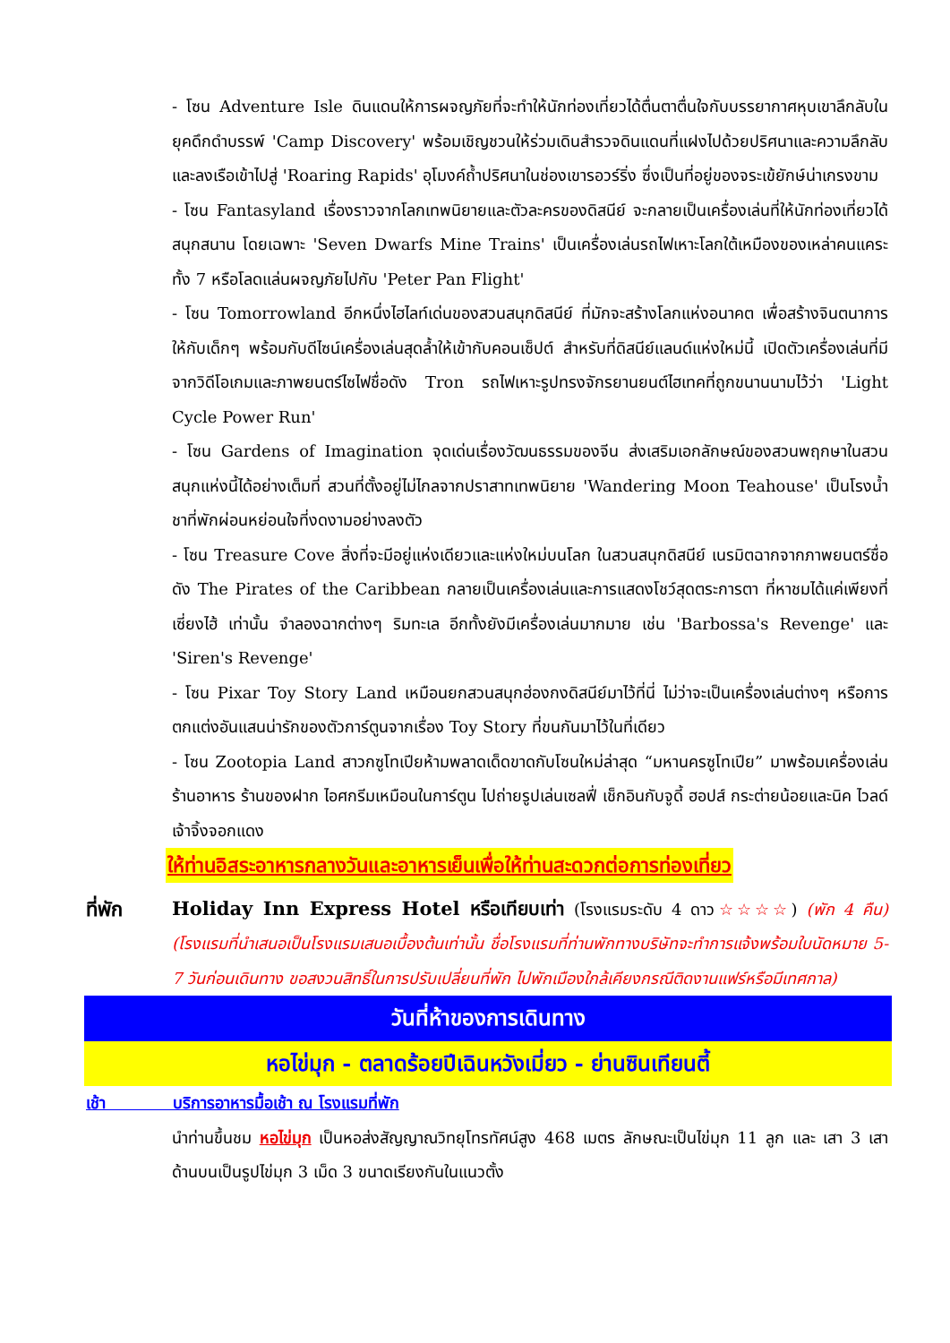- โซน Adventure Isle ดินแดนให้การผจญภัยที่จะทำให้นักท่องเที่ยวได้ตื่นตาตื่นใจกับบรรยากาศหุบเขาลึกลับในยุคดึกดำบรรพ์ 'Camp Discovery' พร้อมเชิญชวนให้ร่วมเดินสำรวจดินแดนที่แฝงไปด้วยปริศนาและความลึกลับ และลงเรือเข้าไปสู่ 'Roaring Rapids' อุโมงค์ถ้ำปริศนาในช่องเขารอวร์ริ่ง ซึ่งเป็นที่อยู่ของจระเข้ยักษ์น่าเกรงขาม
- โซน Fantasyland เรื่องราวจากโลกเทพนิยายและตัวละครของดิสนีย์ จะกลายเป็นเครื่องเล่นที่ให้นักท่องเที่ยวได้สนุกสนาน โดยเฉพาะ 'Seven Dwarfs Mine Trains' เป็นเครื่องเล่นรถไฟเหาะโลกใต้เหมืองของเหล่าคนแคระทั้ง 7 หรือโลดแล่นผจญภัยไปกับ 'Peter Pan Flight'
- โซน Tomorrowland อีกหนึ่งไฮไลท์เด่นของสวนสนุกดิสนีย์ ที่มักจะสร้างโลกแห่งอนาคต เพื่อสร้างจินตนาการให้กับเด็กๆ พร้อมกับดีไซน์เครื่องเล่นสุดล้ำให้เข้ากับคอนเซ็ปต์ สำหรับที่ดิสนีย์แลนด์แห่งใหม่นี้ เปิดตัวเครื่องเล่นที่มีจากวิดีโอเกมและภาพยนตร์ไซไฟชื่อดัง Tron รถไฟเหาะรูปทรงจักรยานยนต์ไฮเทคที่ถูกขนานนามไว้ว่า 'Light Cycle Power Run'
- โซน Gardens of Imagination จุดเด่นเรื่องวัฒนธรรมของจีน ส่งเสริมเอกลักษณ์ของสวนพฤกษาในสวนสนุกแห่งนี้ได้อย่างเต็มที่ สวนที่ตั้งอยู่ไม่ไกลจากปราสาทเทพนิยาย 'Wandering Moon Teahouse' เป็นโรงน้ำชาที่พักผ่อนหย่อนใจที่งดงามอย่างลงตัว
- โซน Treasure Cove สิ่งที่จะมีอยู่แห่งเดียวและแห่งใหม่บนโลก ในสวนสนุกดิสนีย์ เนรมิตฉากจากภาพยนตร์ชื่อดัง The Pirates of the Caribbean กลายเป็นเครื่องเล่นและการแสดงโชว์สุดตระการตา ที่หาชมได้แค่เพียงที่ เซี่ยงไฮ้ เท่านั้น จำลองฉากต่างๆ ริมทะเล อีกทั้งยังมีเครื่องเล่นมากมาย เช่น 'Barbossa's Revenge' และ 'Siren's Revenge'
- โซน Pixar Toy Story Land เหมือนยกสวนสนุกฮ่องกงดิสนีย์มาไว้ที่นี่ ไม่ว่าจะเป็นเครื่องเล่นต่างๆ หรือการตกแต่งอันแสนน่ารักของตัวการ์ตูนจากเรื่อง Toy Story ที่ขนกันมาไว้ในที่เดียว
- โซน Zootopia Land สาวกซูโทเปียห้ามพลาดเด็ดขาดกับโซนใหม่ล่าสุด “มหานครซูโทเปีย” มาพร้อมเครื่องเล่น ร้านอาหาร ร้านของฝาก ไอศกรีมเหมือนในการ์ตูน ไปถ่ายรูปเล่นเซลฟี่ เช็กอินกับจูดี้ ฮอปส์ กระต่ายน้อยและนิค ไวลด์ เจ้าจิ้งจอกแดง
ให้ท่านอิสระอาหารกลางวันและอาหารเย็นเพื่อให้ท่านสะดวกต่อการท่องเที่ยว
ที่พัก Holiday Inn Express Hotel หรือเทียบเท่า (โรงแรมระดับ 4 ดาว☆☆☆☆) (พัก 4 คืน) (โรงแรมที่นำเสนอเป็นโรงแรมเสนอเบื้องต้นเท่านั้น ชื่อโรงแรมที่ท่านพักทางบริษัทจะทำการแจ้งพร้อมใบนัดหมาย 5-7 วันก่อนเดินทาง ขอสงวนสิทธิ์ในการปรับเปลี่ยนที่พัก ไปพักเมืองใกล้เคียงกรณีติดงานแฟร์หรือมีเทศกาล)
วันที่ห้าของการเดินทาง
หอไข่มุก - ตลาดร้อยปีเฉินหวังเมี่ยว - ย่านซินเทียนตี้
เช้า บริการอาหารมื้อเช้า ณ โรงแรมที่พัก
นำท่านขึ้นชม หอไข่มุก เป็นหอส่งสัญญาณวิทยุโทรทัศน์สูง 468 เมตร ลักษณะเป็นไข่มุก 11 ลูก และ เสา 3 เสา ด้านบนเป็นรูปไข่มุก 3 เม็ด 3 ขนาดเรียงกันในแนวตั้ง